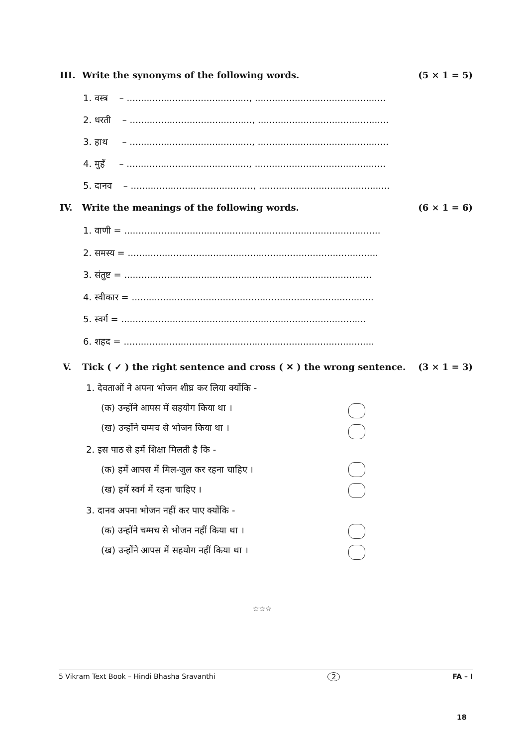III. Write the synonyms of the following words. (5 × 1 = 5)
1. वस्त्र – ..........................................., ..............................................
2. धरती – ..........................................., ..............................................
3. हाथ – ..........................................., ..............................................
4. मुहँ – ..........................................., ..............................................
5. दानव – ..........................................., ..............................................
IV. Write the meanings of the following words. (6 × 1 = 6)
1. वाणी = ..........................................................................................
2. समस्य = ........................................................................................
3. संतुष्ट = .......................................................................................
4. स्वीकार = .....................................................................................
5. स्वर्ग = ......................................................................................
6. शहद = ........................................................................................
V. Tick ( ✓ ) the right sentence and cross ( ✕ ) the wrong sentence. (3 × 1 = 3)
1. देवताओं ने अपना भोजन शीघ्र कर लिया क्योंकि -
(क) उन्होंने आपस में सहयोग किया था ।
(ख) उन्होंने चम्मच से भोजन किया था ।
2. इस पाठ से हमें शिक्षा मिलती है कि -
(क) हमें आपस में मिल-जुल कर रहना चाहिए ।
(ख) हमें स्वर्ग में रहना चाहिए ।
3. दानव अपना भोजन नहीं कर पाए क्योंकि -
(क) उन्होंने चम्मच से भोजन नहीं किया था ।
(ख) उन्होंने आपस में सहयोग नहीं किया था ।
☆☆☆
5 Vikram Text Book – Hindi Bhasha Sravanthi 2 FA – I
18